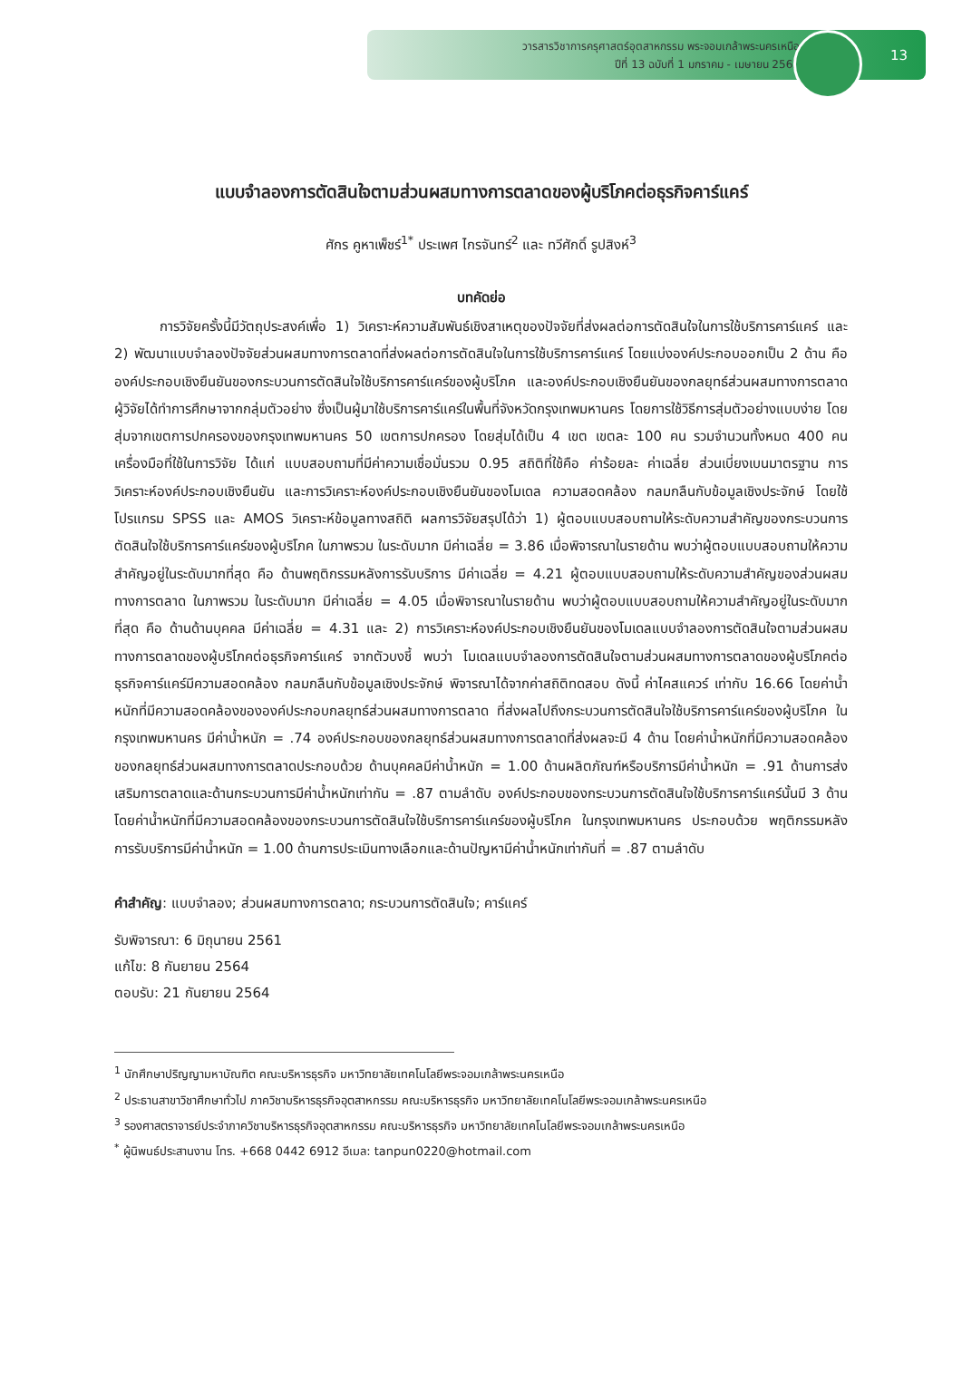วารสารวิชาการครุศาสตร์อุตสาหกรรม พระจอมเกล้าพระนครเหนือ
ปีที่ 13 ฉบับที่ 1 มกราคม - เมษายน 2565
13
แบบจำลองการตัดสินใจตามส่วนผสมทางการตลาดของผู้บริโภคต่อธุรกิจคาร์แคร์
ศักร คูหาเพ็ชร์<sup>1*</sup> ประเพศ ไกรจันทร์<sup>2</sup> และ ทวีศักดิ์ รูปสิงห์<sup>3</sup>
บทคัดย่อ
การวิจัยครั้งนี้มีวัตถุประสงค์เพื่อ 1) วิเคราะห์ความสัมพันธ์เชิงสาเหตุของปัจจัยที่ส่งผลต่อการตัดสินใจในการใช้บริการคาร์แคร์ และ 2) พัฒนาแบบจำลองปัจจัยส่วนผสมทางการตลาดที่ส่งผลต่อการตัดสินใจในการใช้บริการคาร์แคร์ โดยแบ่งองค์ประกอบออกเป็น 2 ด้าน คือ องค์ประกอบเชิงยืนยันของกระบวนการตัดสินใจใช้บริการคาร์แคร์ของผู้บริโภค และองค์ประกอบเชิงยืนยันของกลยุทธ์ส่วนผสมทางการตลาด ผู้วิจัยได้ทำการศึกษาจากกลุ่มตัวอย่าง ซึ่งเป็นผู้มาใช้บริการคาร์แคร์ในพื้นที่จังหวัดกรุงเทพมหานคร โดยการใช้วิธีการสุ่มตัวอย่างแบบง่าย โดยสุ่มจากเขตการปกครองของกรุงเทพมหานคร 50 เขตการปกครอง โดยสุ่มได้เป็น 4 เขต เขตละ 100 คน รวมจำนวนทั้งหมด 400 คน เครื่องมือที่ใช้ในการวิจัย ได้แก่ แบบสอบถามที่มีค่าความเชื่อมั่นรวม 0.95 สถิติที่ใช้คือ ค่าร้อยละ ค่าเฉลี่ย ส่วนเบี่ยงเบนมาตรฐาน การวิเคราะห์องค์ประกอบเชิงยืนยัน และการวิเคราะห์องค์ประกอบเชิงยืนยันของโมเดล ความสอดคล้อง กลมกลืนกับข้อมูลเชิงประจักษ์ โดยใช้โปรแกรม SPSS และ AMOS วิเคราะห์ข้อมูลทางสถิติ ผลการวิจัยสรุปได้ว่า 1) ผู้ตอบแบบสอบถามให้ระดับความสำคัญของกระบวนการตัดสินใจใช้บริการคาร์แคร์ของผู้บริโภค ในภาพรวม ในระดับมาก มีค่าเฉลี่ย = 3.86 เมื่อพิจารณาในรายด้าน พบว่าผู้ตอบแบบสอบถามให้ความสำคัญอยู่ในระดับมากที่สุด คือ ด้านพฤติกรรมหลังการรับบริการ มีค่าเฉลี่ย = 4.21 ผู้ตอบแบบสอบถามให้ระดับความสำคัญของส่วนผสมทางการตลาด ในภาพรวม ในระดับมาก มีค่าเฉลี่ย = 4.05 เมื่อพิจารณาในรายด้าน พบว่าผู้ตอบแบบสอบถามให้ความสำคัญอยู่ในระดับมากที่สุด คือ ด้านด้านบุคคล มีค่าเฉลี่ย = 4.31 และ 2) การวิเคราะห์องค์ประกอบเชิงยืนยันของโมเดลแบบจำลองการตัดสินใจตามส่วนผสมทางการตลาดของผู้บริโภคต่อธุรกิจคาร์แคร์ จากตัวบงชี้ พบว่า โมเดลแบบจำลองการตัดสินใจตามส่วนผสมทางการตลาดของผู้บริโภคต่อธุรกิจคาร์แคร์มีความสอดคล้อง กลมกลืนกับข้อมูลเชิงประจักษ์ พิจารณาได้จากค่าสถิติทดสอบ ดังนี้ ค่าไคสแควร์ เท่ากับ 16.66 โดยค่าน้ำหนักที่มีความสอดคล้องขององค์ประกอบกลยุทธ์ส่วนผสมทางการตลาด ที่ส่งผลไปถึงกระบวนการตัดสินใจใช้บริการคาร์แคร์ของผู้บริโภค ในกรุงเทพมหานคร มีค่าน้ำหนัก = .74 องค์ประกอบของกลยุทธ์ส่วนผสมทางการตลาดที่ส่งผลจะมี 4 ด้าน โดยค่าน้ำหนักที่มีความสอดคล้องของกลยุทธ์ส่วนผสมทางการตลาดประกอบด้วย ด้านบุคคลมีค่าน้ำหนัก = 1.00 ด้านผลิตภัณฑ์หรือบริการมีค่าน้ำหนัก = .91 ด้านการส่งเสริมการตลาดและด้านกระบวนการมีค่าน้ำหนักเท่ากัน = .87 ตามลำดับ องค์ประกอบของกระบวนการตัดสินใจใช้บริการคาร์แคร์นั้นมี 3 ด้าน โดยค่าน้ำหนักที่มีความสอดคล้องของกระบวนการตัดสินใจใช้บริการคาร์แคร์ของผู้บริโภค ในกรุงเทพมหานคร ประกอบด้วย พฤติกรรมหลังการรับบริการมีค่าน้ำหนัก = 1.00 ด้านการประเมินทางเลือกและด้านปัญหามีค่าน้ำหนักเท่ากันที่ = .87 ตามลำดับ
คำสำคัญ: แบบจำลอง; ส่วนผสมทางการตลาด; กระบวนการตัดสินใจ; คาร์แคร์
รับพิจารณา: 6 มิถุนายน 2561
แก้ไข: 8 กันยายน 2564
ตอบรับ: 21 กันยายน 2564
<sup>1</sup> นักศึกษาปริญญามหาบัณฑิต คณะบริหารธุรกิจ มหาวิทยาลัยเทคโนโลยีพระจอมเกล้าพระนครเหนือ
<sup>2</sup> ประธานสาขาวิชาศึกษาทั่วไป ภาควิชาบริหารธุรกิจอุตสาหกรรม คณะบริหารธุรกิจ มหาวิทยาลัยเทคโนโลยีพระจอมเกล้าพระนครเหนือ
<sup>3</sup> รองศาสตราจารย์ประจำภาควิชาบริหารธุรกิจอุตสาหกรรม คณะบริหารธุรกิจ มหาวิทยาลัยเทคโนโลยีพระจอมเกล้าพระนครเหนือ
<sup>*</sup> ผู้นิพนธ์ประสานงาน โทร. +668 0442 6912 อีเมล: tanpun0220@hotmail.com